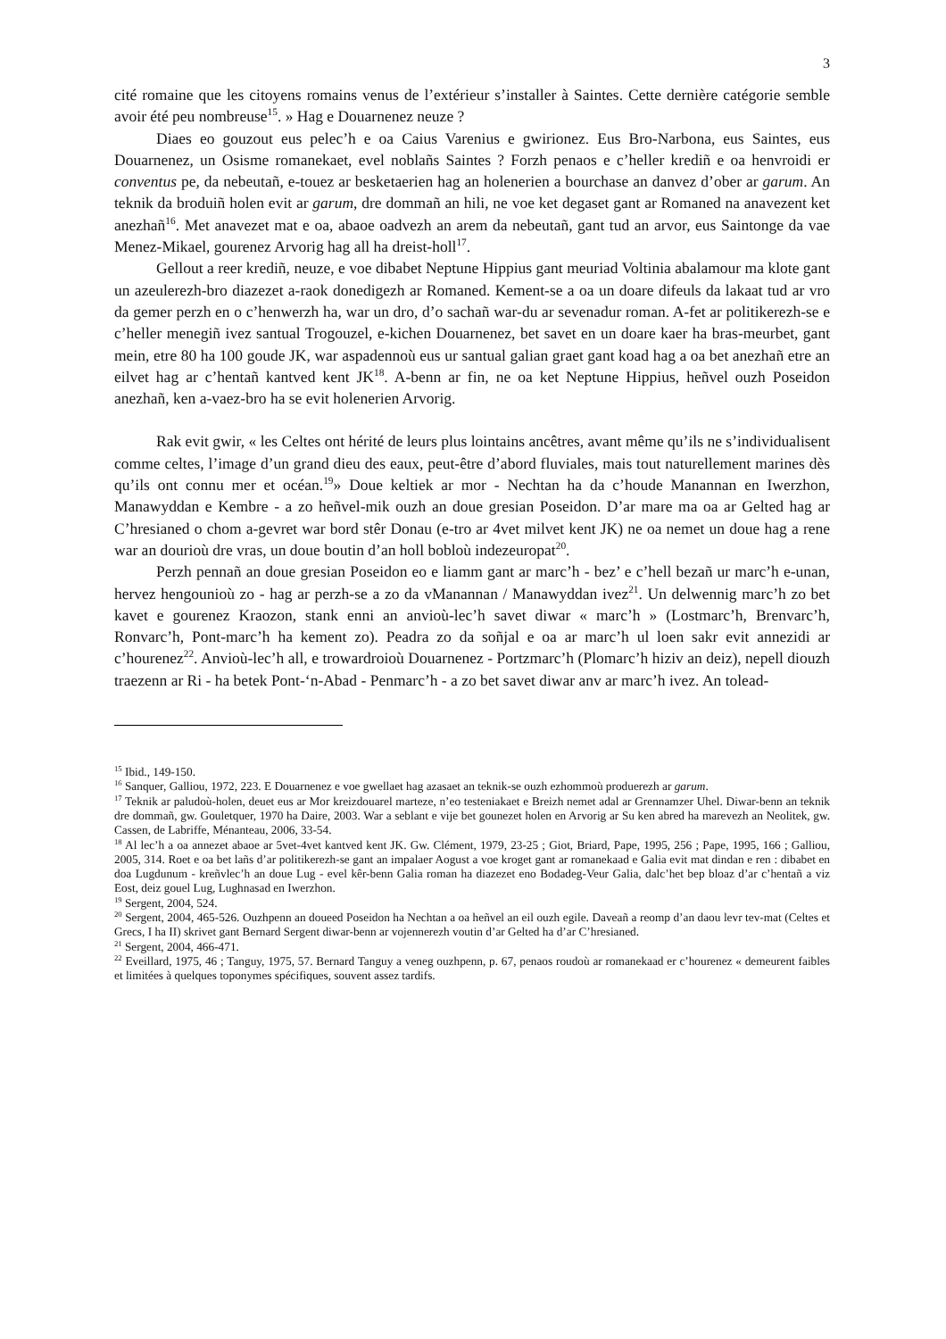3
cité romaine que les citoyens romains venus de l’extérieur s’installer à Saintes. Cette dernière catégorie semble avoir été peu nombreuse<sup>15</sup>. » Hag e Douarnenez neuze ?
Diaes eo gouzout eus pelec’h e oa Caius Varenius e gwirionez. Eus Bro-Narbona, eus Saintes, eus Douarnenez, un Osisme romanekaet, evel noblañs Saintes ? Forzh penaos e c’heller krediñ e oa henvroidi er conventus pe, da nebeutañ, e-touez ar besketaerien hag an holenerien a bourchase an danvez d’ober ar garum. An teknik da broduiñ holen evit ar garum, dre dommañ an hili, ne voe ket degaset gant ar Romaned na anavezent ket anezhañ<sup>16</sup>. Met anavezet mat e oa, abaoe oadvezh an arem da nebeutañ, gant tud an arvor, eus Saintonge da vae Menez-Mikael, gourenez Arvorig hag all ha dreist-holl<sup>17</sup>.
Gellout a reer krediñ, neuze, e voe dibabet Neptune Hippius gant meuriad Voltinia abalamour ma klote gant un azeulerezh-bro diazezet a-raok donedigezh ar Romaned. Kement-se a oa un doare difeuls da lakaat tud ar vro da gemer perzh en o c’henwerzh ha, war un dro, d’o sachañ war-du ar sevenadur roman. A-fet ar politikerezh-se e c’heller menegiñ ivez santual Trogouzel, e-kichen Douarnenez, bet savet en un doare kaer ha bras-meurbet, gant mein, etre 80 ha 100 goude JK, war aspadennoù eus ur santual galian graet gant koad hag a oa bet anezhañ etre an eilvet hag ar c’hentañ kantved kent JK<sup>18</sup>. A-benn ar fin, ne oa ket Neptune Hippius, heñvel ouzh Poseidon anezhañ, ken a-vaez-bro ha se evit holenerien Arvorig.
Rak evit gwir, « les Celtes ont hérité de leurs plus lointains ancêtres, avant même qu’ils ne s’individualisent comme celtes, l’image d’un grand dieu des eaux, peut-être d’abord fluviales, mais tout naturellement marines dès qu’ils ont connu mer et océan.<sup>19</sup>» Doue keltiek ar mor - Nechtan ha da c’houde Manannan en Iwerzhon, Manawyddan e Kembre - a zo heñvel-mik ouzh an doue gresian Poseidon. D’ar mare ma oa ar Gelted hag ar C’hresianed o chom a-gevret war bord stêr Donau (e-tro ar 4vet milvet kent JK) ne oa nemet un doue hag a rene war an dourioù dre vras, un doue boutin d’an holl bobloù indezeuropat<sup>20</sup>.
Perzh pennañ an doue gresian Poseidon eo e liamm gant ar marc’h - bez’ e c’hell bezañ ur marc’h e-unan, hervez hengounioù zo - hag ar perzh-se a zo da vManannan / Manawyddan ivez<sup>21</sup>. Un delwennig marc’h zo bet kavet e gourenez Kraozon, stank enni an anvioù-lec’h savet diwar « marc’h » (Lostmarc’h, Brenvarc’h, Ronvarc’h, Pont-marc’h ha kement zo). Peadra zo da soñjal e oa ar marc’h ul loen sakr evit annezidi ar c’hourenez<sup>22</sup>. Anvioù-lec’h all, e trowardroioù Douarnenez - Portzmarc’h (Plomarc’h hiziv an deiz), nepell diouzh traezenn ar Ri - ha betek Pont-‘n-Abad - Penmarc’h - a zo bet savet diwar anv ar marc’h ivez. An tolead-
<sup>15</sup> Ibid., 149-150.
<sup>16</sup> Sanquer, Galliou, 1972, 223. E Douarnenez e voe gwellaet hag azasaet an teknik-se ouzh ezhommoù produerezh ar garum.
<sup>17</sup> Teknik ar paludoù-holen, deuet eus ar Mor kreizdouarel marteze, n’eo testeniakaet e Breizh nemet adal ar Grennamzer Uhel. Diwar-benn an teknik dre dommañ, gw. Gouletquer, 1970 ha Daire, 2003. War a seblant e vije bet gounezet holen en Arvorig ar Su ken abred ha marevezh an Neolitek, gw. Cassen, de Labriffe, Ménanteau, 2006, 33-54.
<sup>18</sup> Al lec’h a oa annezet abaoe ar 5vet-4vet kantved kent JK. Gw. Clément, 1979, 23-25 ; Giot, Briard, Pape, 1995, 256 ; Pape, 1995, 166 ; Galliou, 2005, 314. Roet e oa bet lañs d’ar politikerezh-se gant an impalaer Aogust a voe kroget gant ar romanekaad e Galia evit mat dindan e ren : dibabet en doa Lugdunum - kreñvlec’h an doue Lug - evel kêr-benn Galia roman ha diazezet eno Bodadeg-Veur Galia, dalc’het bep bloaz d’ar c’hentañ a viz Eost, deiz gouel Lug, Lughnasad en Iwerzhon.
<sup>19</sup> Sergent, 2004, 524.
<sup>20</sup> Sergent, 2004, 465-526. Ouzhpenn an doueed Poseidon ha Nechtan a oa heñvel an eil ouzh egile. Daveañ a reomp d’an daou levr tev-mat (Celtes et Grecs, I ha II) skrivet gant Bernard Sergent diwar-benn ar vojennerezh voutin d’ar Gelted ha d’ar C’hresianed.
<sup>21</sup> Sergent, 2004, 466-471.
<sup>22</sup> Eveillard, 1975, 46 ; Tanguy, 1975, 57. Bernard Tanguy a veneg ouzhpenn, p. 67, penaos roudoù ar romanekaad er c’hourenez « demeurent faibles et limitées à quelques toponymes spécifiques, souvent assez tardifs.